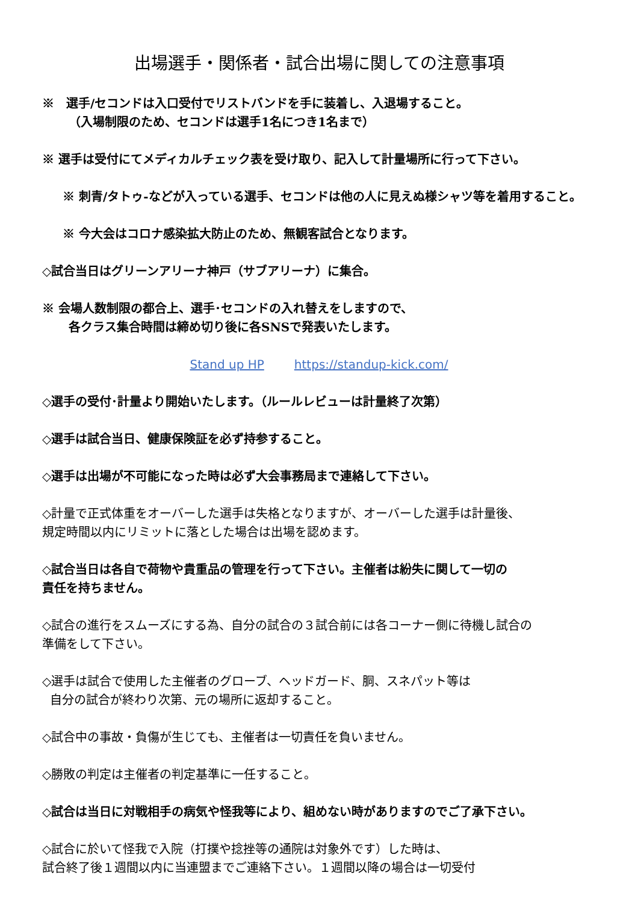出場選手・関係者・試合出場に関しての注意事項
※　選手/セコンドは入口受付でリストバンドを手に装着し、入退場すること。
（入場制限のため、セコンドは選手1名につき1名まで）
※ 選手は受付にてメディカルチェック表を受け取り、記入して計量場所に行って下さい。
※ 刺青/タトゥ-などが入っている選手、セコンドは他の人に見えぬ様シャツ等を着用すること。
※ 今大会はコロナ感染拡大防止のため、無観客試合となります。
◇試合当日はグリーンアリーナ神戸（サブアリーナ）に集合。
※ 会場人数制限の都合上、選手･セコンドの入れ替えをしますので、
各クラス集合時間は締め切り後に各SNSで発表いたします。
Stand up HP https://standup-kick.com/
◇選手の受付･計量より開始いたします。（ルールレビューは計量終了次第）
◇選手は試合当日、健康保険証を必ず持参すること。
◇選手は出場が不可能になった時は必ず大会事務局まで連絡して下さい。
◇計量で正式体重をオーバーした選手は失格となりますが、オーバーした選手は計量後、
規定時間以内にリミットに落とした場合は出場を認めます。
◇試合当日は各自で荷物や貴重品の管理を行って下さい。主催者は紛失に関して一切の
責任を持ちません。
◇試合の進行をスムーズにする為、自分の試合の３試合前には各コーナー側に待機し試合の
準備をして下さい。
◇選手は試合で使用した主催者のグローブ、ヘッドガード、胴、スネパット等は
自分の試合が終わり次第、元の場所に返却すること。
◇試合中の事故・負傷が生じても、主催者は一切責任を負いません。
◇勝敗の判定は主催者の判定基準に一任すること。
◇試合は当日に対戦相手の病気や怪我等により、組めない時がありますのでご了承下さい。
◇試合に於いて怪我で入院（打撲や捻挫等の通院は対象外です）した時は、
試合終了後１週間以内に当連盟までご連絡下さい。１週間以降の場合は一切受付